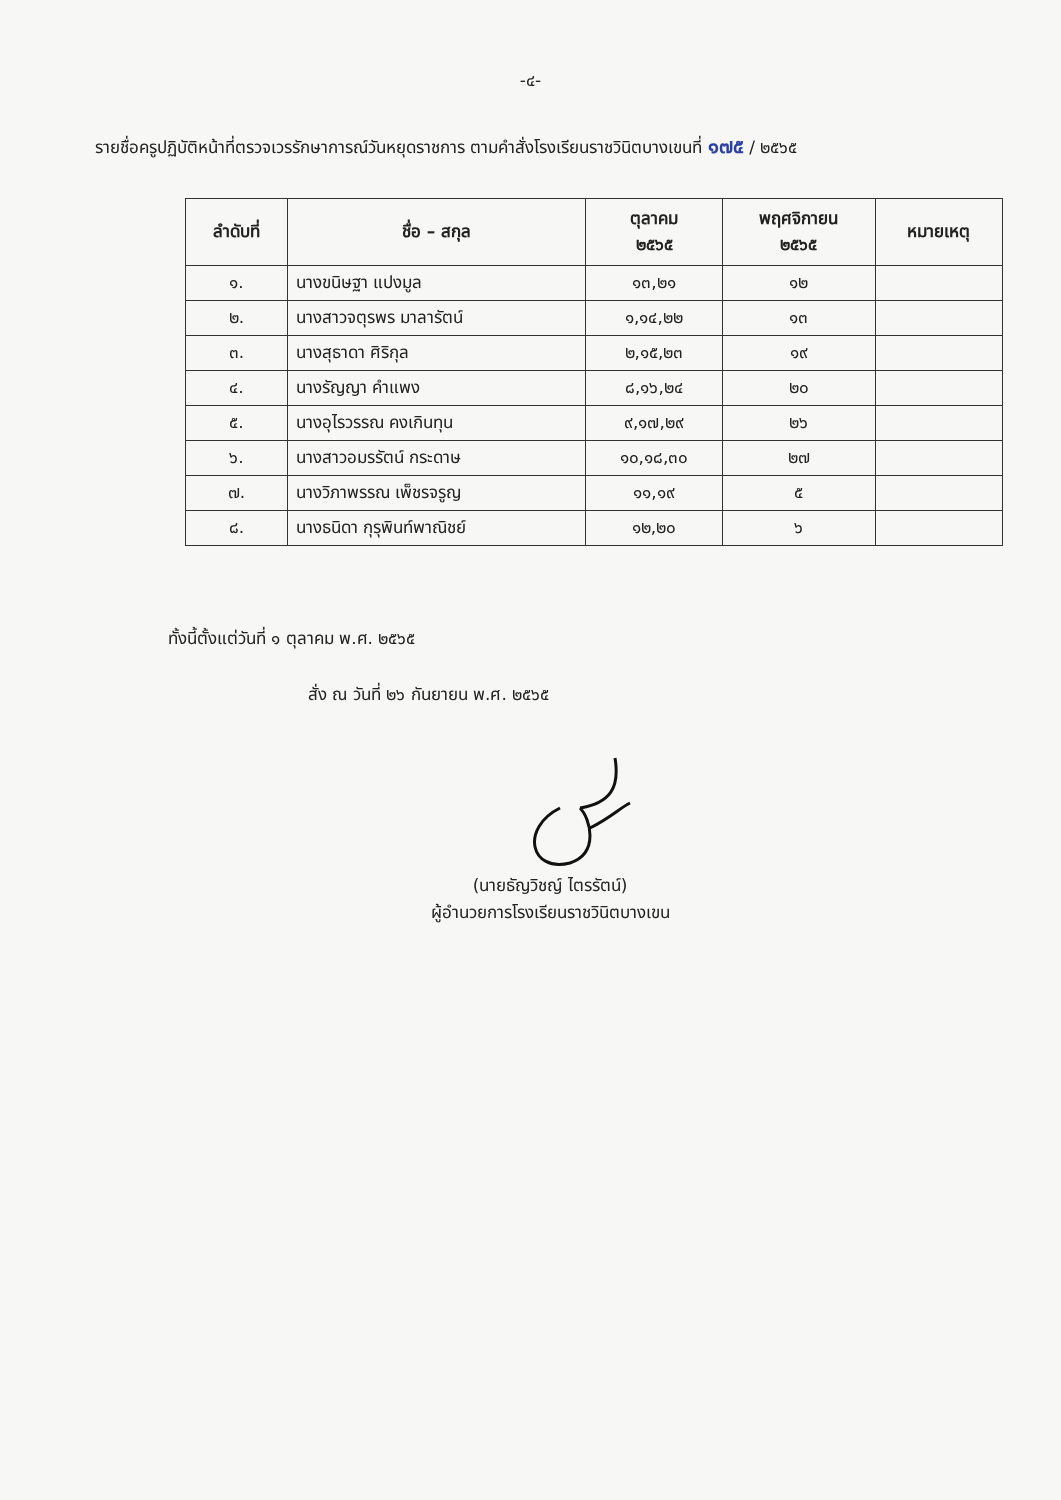-๔-
รายชื่อครูปฏิบัติหน้าที่ตรวจเวรรักษาการณ์วันหยุดราชการ ตามคำสั่งโรงเรียนราชวินิตบางเขนที่ ๑๗๕ / ๒๕๖๕
| ลำดับที่ | ชื่อ – สกุล | ตุลาคม ๒๕๖๕ | พฤศจิกายน ๒๕๖๕ | หมายเหตุ |
| --- | --- | --- | --- | --- |
| ๑. | นางขนิษฐา แปงมูล | ๑๓,๒๑ | ๑๒ | |
| ๒. | นางสาวจตุรพร มาลารัตน์ | ๑,๑๔,๒๒ | ๑๓ | |
| ๓. | นางสุธาดา ศิริกุล | ๒,๑๕,๒๓ | ๑๙ | |
| ๔. | นางรัญญา คำแพง | ๘,๑๖,๒๔ | ๒๐ | |
| ๕. | นางอุไรวรรณ คงเกินทุน | ๙,๑๗,๒๙ | ๒๖ | |
| ๖. | นางสาวอมรรัตน์ กระดาษ | ๑๐,๑๘,๓๐ | ๒๗ | |
| ๗. | นางวิภาพรรณ เพ็ชรจรูญ | ๑๑,๑๙ | ๕ | |
| ๘. | นางธนิดา กุรุพินท์พาณิชย์ | ๑๒,๒๐ | ๖ | |
ทั้งนี้ตั้งแต่วันที่ ๑ ตุลาคม พ.ศ. ๒๕๖๕
สั่ง ณ วันที่ ๒๖ กันยายน พ.ศ. ๒๕๖๕
(นายธัญวิชญ์ ไตรรัตน์)
ผู้อำนวยการโรงเรียนราชวินิตบางเขน